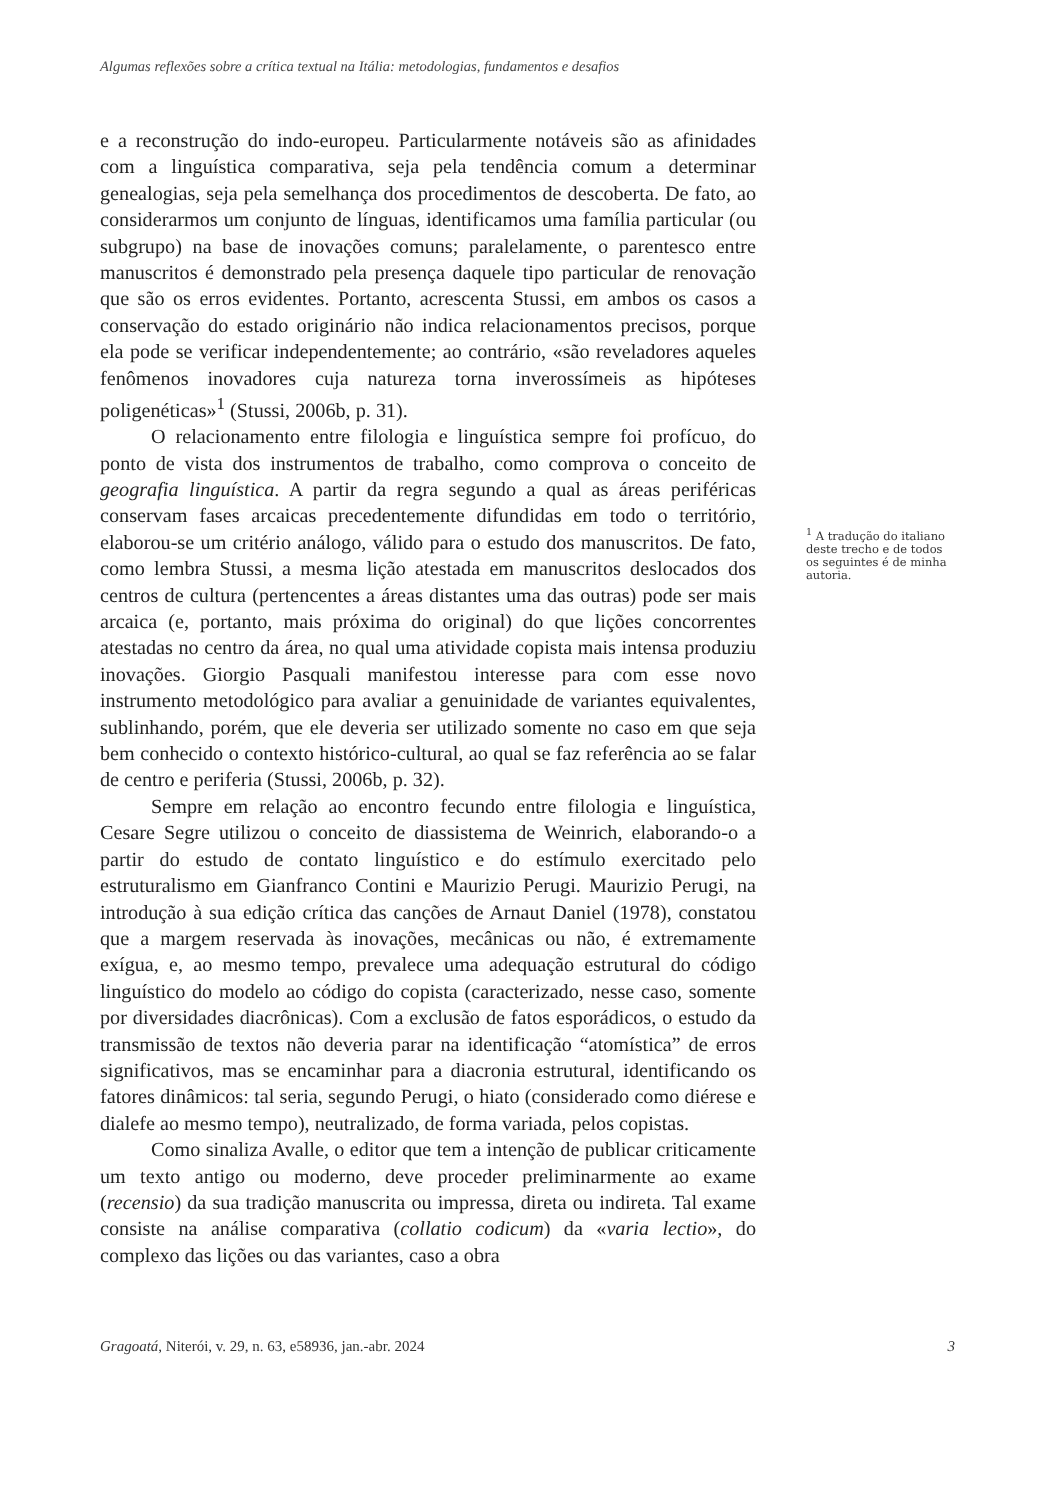Algumas reflexões sobre a crítica textual na Itália: metodologias, fundamentos e desafios
e a reconstrução do indo-europeu. Particularmente notáveis são as afinidades com a linguística comparativa, seja pela tendência comum a determinar genealogias, seja pela semelhança dos procedimentos de descoberta. De fato, ao considerarmos um conjunto de línguas, identificamos uma família particular (ou subgrupo) na base de inovações comuns; paralelamente, o parentesco entre manuscritos é demonstrado pela presença daquele tipo particular de renovação que são os erros evidentes. Portanto, acrescenta Stussi, em ambos os casos a conservação do estado originário não indica relacionamentos precisos, porque ela pode se verificar independentemente; ao contrário, «são reveladores aqueles fenômenos inovadores cuja natureza torna inverossímeis as hipóteses poligenéticas»<sup>1</sup> (Stussi, 2006b, p. 31).
O relacionamento entre filologia e linguística sempre foi profícuo, do ponto de vista dos instrumentos de trabalho, como comprova o conceito de geografia linguística. A partir da regra segundo a qual as áreas periféricas conservam fases arcaicas precedentemente difundidas em todo o território, elaborou-se um critério análogo, válido para o estudo dos manuscritos. De fato, como lembra Stussi, a mesma lição atestada em manuscritos deslocados dos centros de cultura (pertencentes a áreas distantes uma das outras) pode ser mais arcaica (e, portanto, mais próxima do original) do que lições concorrentes atestadas no centro da área, no qual uma atividade copista mais intensa produziu inovações. Giorgio Pasquali manifestou interesse para com esse novo instrumento metodológico para avaliar a genuinidade de variantes equivalentes, sublinhando, porém, que ele deveria ser utilizado somente no caso em que seja bem conhecido o contexto histórico-cultural, ao qual se faz referência ao se falar de centro e periferia (Stussi, 2006b, p. 32).
Sempre em relação ao encontro fecundo entre filologia e linguística, Cesare Segre utilizou o conceito de diassistema de Weinrich, elaborando-o a partir do estudo de contato linguístico e do estímulo exercitado pelo estruturalismo em Gianfranco Contini e Maurizio Perugi. Maurizio Perugi, na introdução à sua edição crítica das canções de Arnaut Daniel (1978), constatou que a margem reservada às inovações, mecânicas ou não, é extremamente exígua, e, ao mesmo tempo, prevalece uma adequação estrutural do código linguístico do modelo ao código do copista (caracterizado, nesse caso, somente por diversidades diacrônicas). Com a exclusão de fatos esporádicos, o estudo da transmissão de textos não deveria parar na identificação “atomística” de erros significativos, mas se encaminhar para a diacronia estrutural, identificando os fatores dinâmicos: tal seria, segundo Perugi, o hiato (considerado como diérese e dialefe ao mesmo tempo), neutralizado, de forma variada, pelos copistas.
Como sinaliza Avalle, o editor que tem a intenção de publicar criticamente um texto antigo ou moderno, deve proceder preliminarmente ao exame (recensio) da sua tradição manuscrita ou impressa, direta ou indireta. Tal exame consiste na análise comparativa (collatio codicum) da «varia lectio», do complexo das lições ou das variantes, caso a obra
<sup>1</sup> A tradução do italiano deste trecho e de todos os seguintes é de minha autoria.
Gragoatá, Niterói, v. 29, n. 63, e58936, jan.-abr. 2024 3